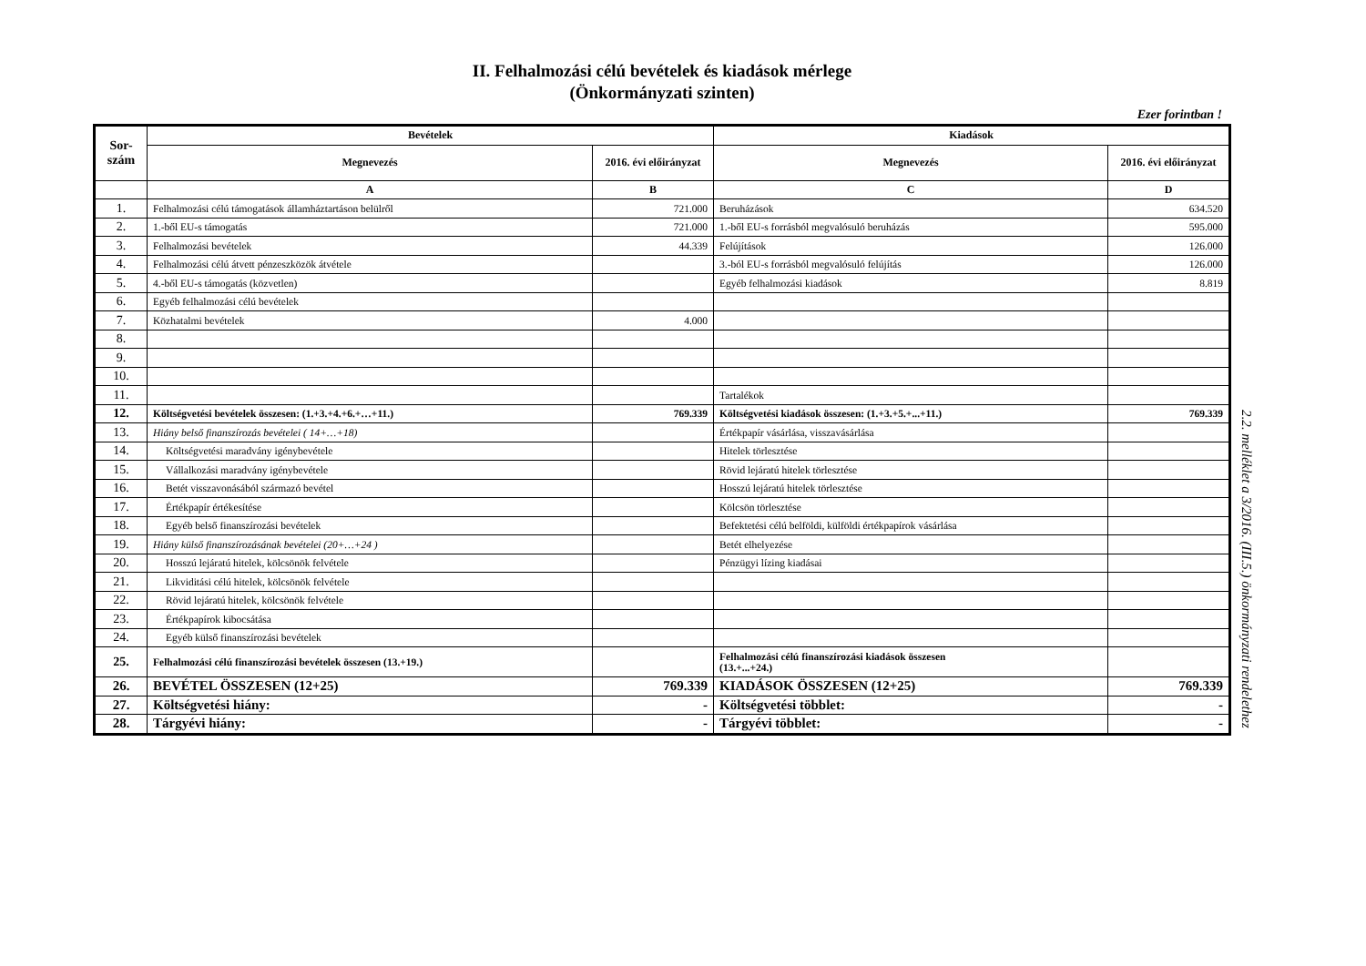II. Felhalmozási célú bevételek és kiadások mérlege
(Önkormányzati szinten)
Ezer forintban !
| Sor- szám | Bevételek | | Kiadások | |
| --- | --- | --- | --- | --- |
| | Megnevezés | 2016. évi előirányzat | Megnevezés | 2016. évi előirányzat |
| | A | B | C | D |
| 1. | Felhalmozási célú támogatások államháztartáson belülről | 721.000 | Beruházások | 634.520 |
| 2. | 1.-ből EU-s támogatás | 721.000 | 1.-ből EU-s forrásból megvalósuló beruházás | 595.000 |
| 3. | Felhalmozási bevételek | 44.339 | Felújítások | 126.000 |
| 4. | Felhalmozási célú átvett pénzeszközök átvétele | | 3.-ból EU-s forrásból megvalósuló felújítás | 126.000 |
| 5. | 4.-ből EU-s támogatás (közvetlen) | | Egyéb felhalmozási kiadások | 8.819 |
| 6. | Egyéb felhalmozási célú bevételek | | | |
| 7. | Közhatalmi bevételek | 4.000 | | |
| 8. | | | | |
| 9. | | | | |
| 10. | | | | |
| 11. | | | Tartalékok | |
| 12. | Költségvetési bevételek összesen: (1.+3.+4.+6.+…+11.) | 769.339 | Költségvetési kiadások összesen: (1.+3.+5.+...+11.) | 769.339 |
| 13. | Hiány belső finanszírozás bevételei ( 14+…+18) | | Értékpapír vásárlása, visszavásárlása | |
| 14. | Költségvetési maradvány igénybevétele | | Hitelek törlesztése | |
| 15. | Vállalkozási maradvány igénybevétele | | Rövid lejáratú hitelek törlesztése | |
| 16. | Betét visszavonásából származó bevétel | | Hosszú lejáratú hitelek törlesztése | |
| 17. | Értékpapír értékesítése | | Kölcsön törlesztése | |
| 18. | Egyéb belső finanszírozási bevételek | | Befektetési célú belföldi, külföldi értékpapírok vásárlása | |
| 19. | Hiány külső finanszírozásának bevételei (20+…+24 ) | | Betét elhelyezése | |
| 20. | Hosszú lejáratú hitelek, kölcsönök felvétele | | Pénzügyi lízing kiadásai | |
| 21. | Likviditási célú hitelek, kölcsönök felvétele | | | |
| 22. | Rövid lejáratú hitelek, kölcsönök felvétele | | | |
| 23. | Értékpapírok kibocsátása | | | |
| 24. | Egyéb külső finanszírozási bevételek | | | |
| 25. | Felhalmozási célú finanszírozási bevételek összesen (13.+19.) | | Felhalmozási célú finanszírozási kiadások összesen (13.+...+24.) | |
| 26. | BEVÉTEL ÖSSZESEN (12+25) | 769.339 | KIADÁSOK ÖSSZESEN (12+25) | 769.339 |
| 27. | Költségvetési hiány: | - | Költségvetési többlet: | - |
| 28. | Tárgyévi hiány: | - | Tárgyévi többlet: | - |
2.2. melléklet a 3/2016. (III.5.) önkormányzati rendelethez